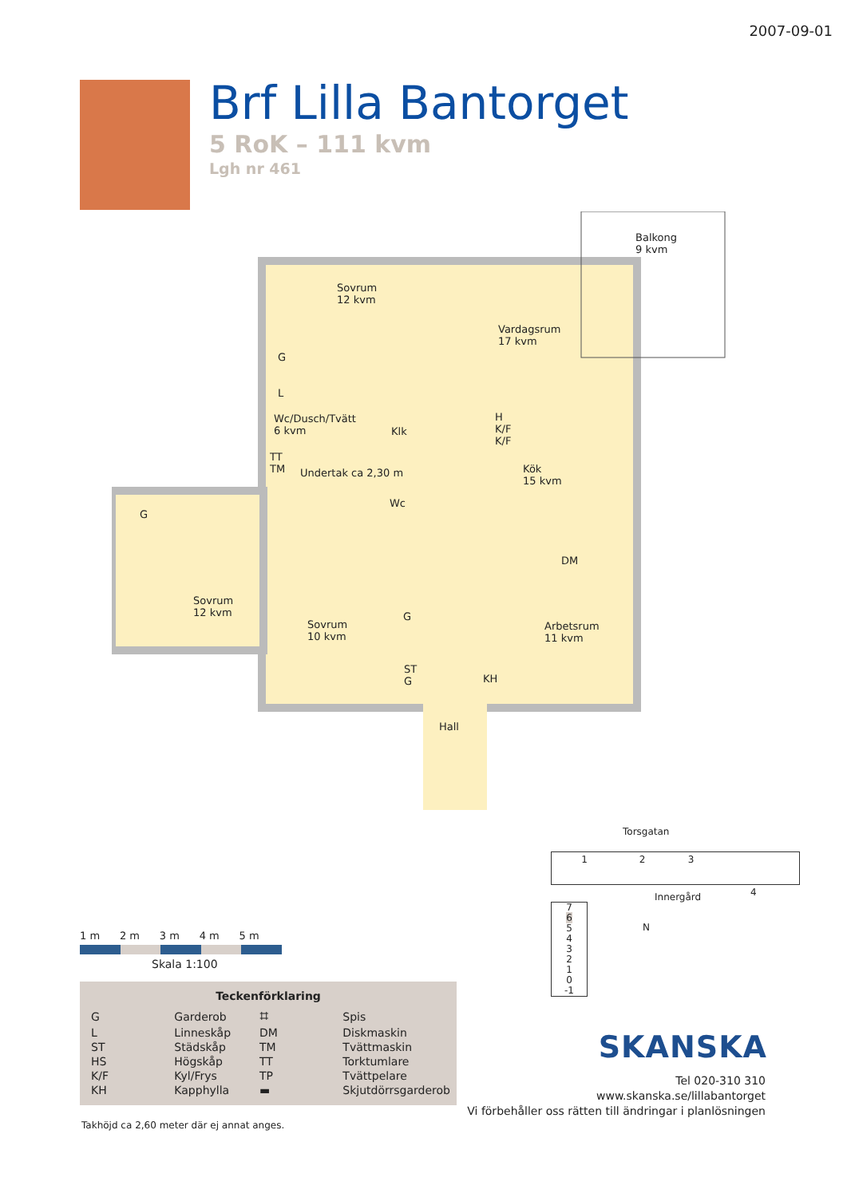2007-09-01
Brf Lilla Bantorget
5 RoK – 111 kvm
Lgh nr 461
Balkong
9 kvm
Sovrum
12 kvm
Vardagsrum
17 kvm
G
L
Wc/Dusch/Tvätt
6 kvm
Klk
H
K/F
K/F
Kök
15 kvm
TT
TM
Undertak ca 2,30 m
Wc
G
DM
Sovrum
12 kvm
Sovrum
10 kvm
G
Arbetsrum
11 kvm
ST
G
KH
Hall
1 m 2 m 3 m 4 m 5 m
Skala 1:100
Teckenförklaring
| G | Garderob | ⌗ | Spis |
| L | Linneskåp | DM | Diskmaskin |
| ST | Städskåp | TM | Tvättmaskin |
| HS | Högskåp | TT | Torktumlare |
| K/F | Kyl/Frys | TP | Tvättpelare |
| KH | Kapphylla | ▬ | Skjutdörrsgarderob |
Takhöjd ca 2,60 meter där ej annat anges.
Torsgatan
1 2 3
4
Innergård
7
6
5
4
3
2
1
0
-1
N
SKANSKA
Tel 020-310 310
www.skanska.se/lillabantorget
Vi förbehåller oss rätten till ändringar i planlösningen